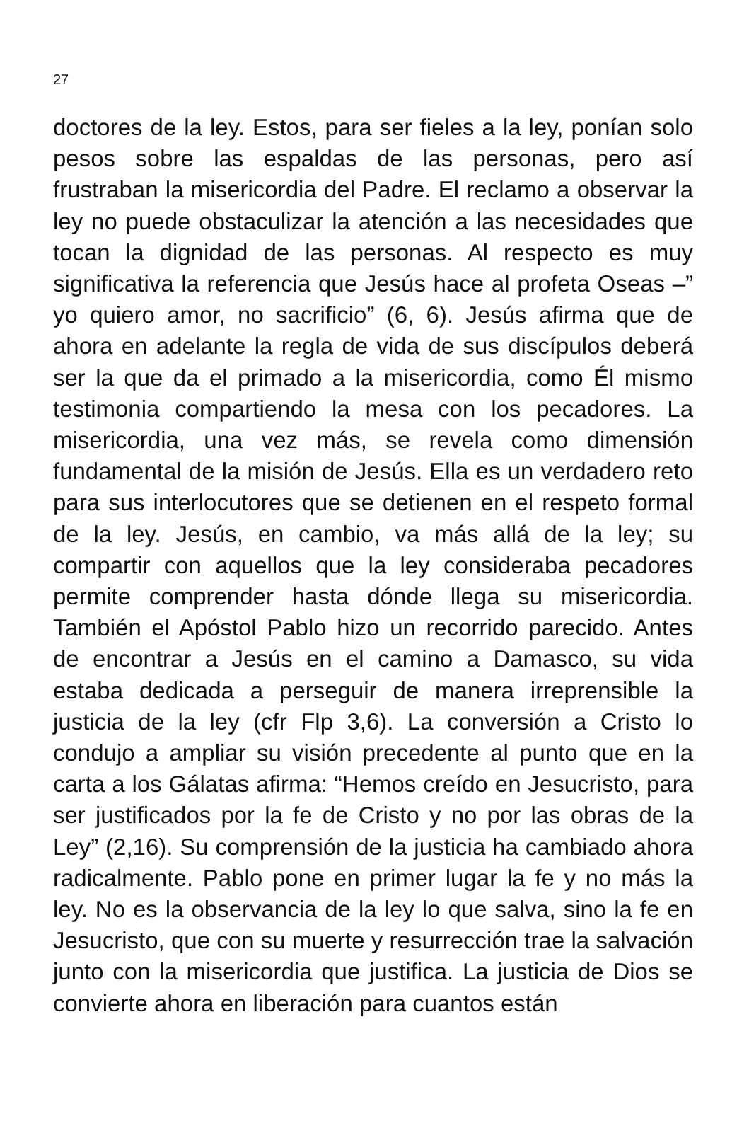27
doctores de la ley. Estos, para ser fieles a la ley, ponían solo pesos sobre las espaldas de las personas, pero así frustraban la misericordia del Padre. El reclamo a observar la ley no puede obstaculizar la atención a las necesidades que tocan la dignidad de las personas. Al respecto es muy significativa la referencia que Jesús hace al profeta Oseas –” yo quiero amor, no sacrificio” (6, 6). Jesús afirma que de ahora en adelante la regla de vida de sus discípulos deberá ser la que da el primado a la misericordia, como Él mismo testimonia compartiendo la mesa con los pecadores. La misericordia, una vez más, se revela como dimensión fundamental de la misión de Jesús. Ella es un verdadero reto para sus interlocutores que se detienen en el respeto formal de la ley. Jesús, en cambio, va más allá de la ley; su compartir con aquellos que la ley consideraba pecadores permite comprender hasta dónde llega su misericordia. También el Apóstol Pablo hizo un recorrido parecido. Antes de encontrar a Jesús en el camino a Damasco, su vida estaba dedicada a perseguir de manera irreprensible la justicia de la ley (cfr Flp 3,6). La conversión a Cristo lo condujo a ampliar su visión precedente al punto que en la carta a los Gálatas afirma: “Hemos creído en Jesucristo, para ser justificados por la fe de Cristo y no por las obras de la Ley” (2,16). Su comprensión de la justicia ha cambiado ahora radicalmente. Pablo pone en primer lugar la fe y no más la ley. No es la observancia de la ley lo que salva, sino la fe en Jesucristo, que con su muerte y resurrección trae la salvación junto con la misericordia que justifica. La justicia de Dios se convierte ahora en liberación para cuantos están